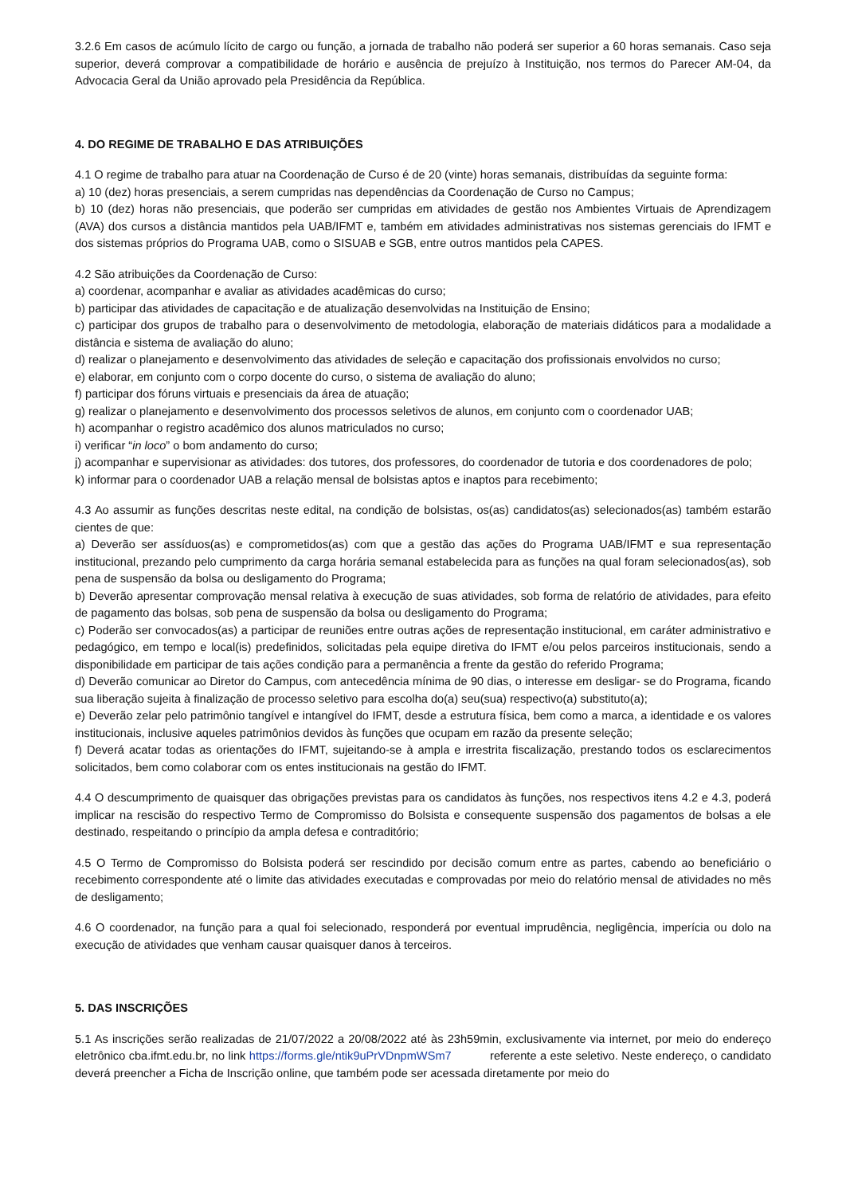3.2.6 Em casos de acúmulo lícito de cargo ou função, a jornada de trabalho não poderá ser superior a 60 horas semanais. Caso seja superior, deverá comprovar a compatibilidade de horário e ausência de prejuízo à Instituição, nos termos do Parecer AM-04, da Advocacia Geral da União aprovado pela Presidência da República.
4. DO REGIME DE TRABALHO E DAS ATRIBUIÇÕES
4.1 O regime de trabalho para atuar na Coordenação de Curso é de 20 (vinte) horas semanais, distribuídas da seguinte forma:
a) 10 (dez) horas presenciais, a serem cumpridas nas dependências da Coordenação de Curso no Campus;
b) 10 (dez) horas não presenciais, que poderão ser cumpridas em atividades de gestão nos Ambientes Virtuais de Aprendizagem (AVA) dos cursos a distância mantidos pela UAB/IFMT e, também em atividades administrativas nos sistemas gerenciais do IFMT e dos sistemas próprios do Programa UAB, como o SISUAB e SGB, entre outros mantidos pela CAPES.
4.2 São atribuições da Coordenação de Curso:
a) coordenar, acompanhar e avaliar as atividades acadêmicas do curso;
b) participar das atividades de capacitação e de atualização desenvolvidas na Instituição de Ensino;
c) participar dos grupos de trabalho para o desenvolvimento de metodologia, elaboração de materiais didáticos para a modalidade a distância e sistema de avaliação do aluno;
d) realizar o planejamento e desenvolvimento das atividades de seleção e capacitação dos profissionais envolvidos no curso;
e) elaborar, em conjunto com o corpo docente do curso, o sistema de avaliação do aluno;
f) participar dos fóruns virtuais e presenciais da área de atuação;
g) realizar o planejamento e desenvolvimento dos processos seletivos de alunos, em conjunto com o coordenador UAB;
h) acompanhar o registro acadêmico dos alunos matriculados no curso;
i) verificar “in loco” o bom andamento do curso;
j) acompanhar e supervisionar as atividades: dos tutores, dos professores, do coordenador de tutoria e dos coordenadores de polo;
k) informar para o coordenador UAB a relação mensal de bolsistas aptos e inaptos para recebimento;
4.3 Ao assumir as funções descritas neste edital, na condição de bolsistas, os(as) candidatos(as) selecionados(as) também estarão cientes de que:
a) Deverão ser assíduos(as) e comprometidos(as) com que a gestão das ações do Programa UAB/IFMT e sua representação institucional, prezando pelo cumprimento da carga horária semanal estabelecida para as funções na qual foram selecionados(as), sob pena de suspensão da bolsa ou desligamento do Programa;
b) Deverão apresentar comprovação mensal relativa à execução de suas atividades, sob forma de relatório de atividades, para efeito de pagamento das bolsas, sob pena de suspensão da bolsa ou desligamento do Programa;
c) Poderão ser convocados(as) a participar de reuniões entre outras ações de representação institucional, em caráter administrativo e pedagógico, em tempo e local(is) predefinidos, solicitadas pela equipe diretiva do IFMT e/ou pelos parceiros institucionais, sendo a disponibilidade em participar de tais ações condição para a permanência a frente da gestão do referido Programa;
d) Deverão comunicar ao Diretor do Campus, com antecedência mínima de 90 dias, o interesse em desligar- se do Programa, ficando sua liberação sujeita à finalização de processo seletivo para escolha do(a) seu(sua) respectivo(a) substituto(a);
e) Deverão zelar pelo patrimônio tangível e intangível do IFMT, desde a estrutura física, bem como a marca, a identidade e os valores institucionais, inclusive aqueles patrimônios devidos às funções que ocupam em razão da presente seleção;
f) Deverá acatar todas as orientações do IFMT, sujeitando-se à ampla e irrestrita fiscalização, prestando todos os esclarecimentos solicitados, bem como colaborar com os entes institucionais na gestão do IFMT.
4.4 O descumprimento de quaisquer das obrigações previstas para os candidatos às funções, nos respectivos itens 4.2 e 4.3, poderá implicar na rescisão do respectivo Termo de Compromisso do Bolsista e consequente suspensão dos pagamentos de bolsas a ele destinado, respeitando o princípio da ampla defesa e contraditório;
4.5 O Termo de Compromisso do Bolsista poderá ser rescindido por decisão comum entre as partes, cabendo ao beneficiário o recebimento correspondente até o limite das atividades executadas e comprovadas por meio do relatório mensal de atividades no mês de desligamento;
4.6 O coordenador, na função para a qual foi selecionado, responderá por eventual imprudência, negligência, imperícia ou dolo na execução de atividades que venham causar quaisquer danos à terceiros.
5. DAS INSCRIÇÕES
5.1 As inscrições serão realizadas de 21/07/2022 a 20/08/2022 até às 23h59min, exclusivamente via internet, por meio do endereço eletrônico cba.ifmt.edu.br, no link https://forms.gle/ntik9uPrVDnpmWSm7 referente a este seletivo. Neste endereço, o candidato deverá preencher a Ficha de Inscrição online, que também pode ser acessada diretamente por meio do